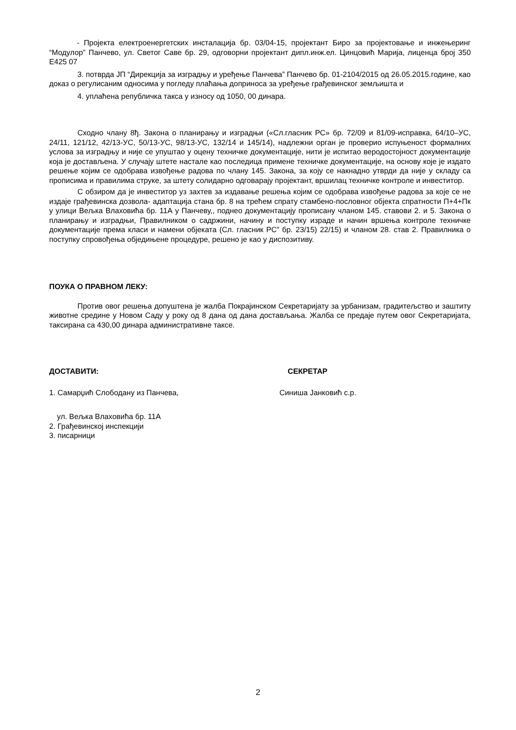- Пројекта електроенергетских инсталација бр. 03/04-15, пројектант Биро за пројектовање и инжењеринг “Модулор” Панчево, ул. Светог Саве бр. 29, одговорни пројектант дипл.инж.ел. Цинцовић Марија, лиценца број 350 Е425 07
3. потврда ЈП “Дирекција за изградњу и уређење Панчева” Панчево бр. 01-2104/2015 од 26.05.2015.године, као доказ о регулисаним односима у погледу плаћања доприноса за уређење грађевинског земљишта и
4. уплаћена републичка такса у износу од 1050, 00 динара.
Сходно члану 8ђ. Закона о планирању и изградњи («Сл.гласник РС» бр. 72/09 и 81/09-исправка, 64/10–УС, 24/11, 121/12, 42/13-УС, 50/13-УС, 98/13-УС, 132/14 и 145/14), надлежни орган је проверио испуњеност формалних услова за изградњу и није се упуштао у оцену техничке документације, нити је испитао веродостојност документације која је достављена. У случају штете настале као последица примене техничке документације, на основу које је издато решење којим се одобрава извођење радова по члану 145. Закона, за коју се накнадно утврди да није у складу са прописима и правилима струке, за штету солидарно одговарају пројектант, вршилац техничке контроле и инвеститор.
С обзиром да је инвеститор уз захтев за издавање решења којим се одобрава извођење радова за које се не издаје грађевинска дозвола- адаптација стана бр. 8 на трећем спрату стамбено-пословног објекта спратности П+4+Пк у улици Вељка Влаховића бр. 11А у Панчеву,, поднео документацију прописану чланом 145. ставови 2. и 5. Закона о планирању и изградњи, Правилником о садржини, начину и поступку израде и начин вршења контроле техничке документације према класи и намени објеката (Сл. гласник РС” бр. 23/15) 22/15) и чланом 28. став 2. Правилника о поступку спровођења обједињене процедуре, решено је као у диспозитиву.
ПОУКА О ПРАВНОМ ЛЕКУ:
Против овог решења допуштена је жалба Покрајинском Секретаријату за урбанизам, градитељство и заштиту животне средине у Новом Саду у року од 8 дана од дана достављања. Жалба се предаје путем овог Секретаријата, таксирана са 430,00 динара административне таксе.
ДОСТАВИТИ: СЕКРЕТАР
1. Самарџић Слободану из Панчева,
Синиша Јанковић с.р.
ул. Вељка Влаховића бр. 11А
2. Грађевинској инспекцији
3. писарници
2